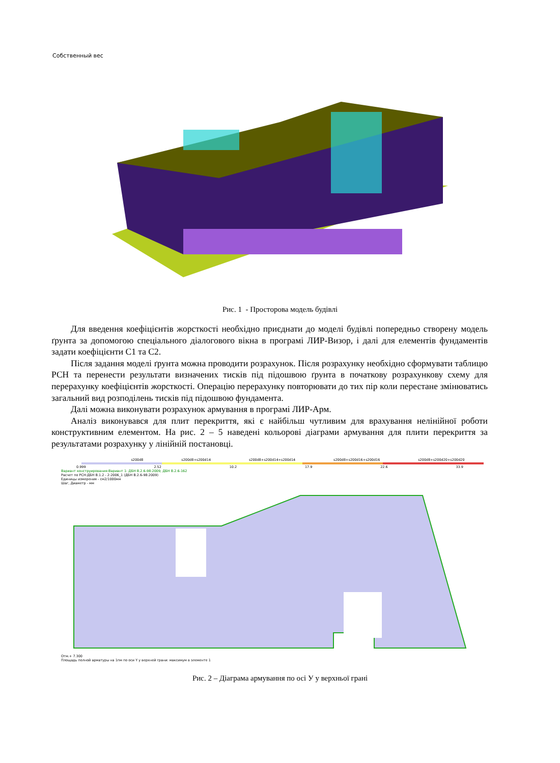Собственный вес
Рис. 1 - Просторова модель будівлі
Для введення коефіцієнтів жорсткості необхідно приєднати до моделі будівлі попередньо створену модель ґрунта за допомогою спеціального діалогового вікна в програмі ЛИР-Визор, і далі для елементів фундаментів задати коефіцієнти С1 та С2.
Після задання моделі ґрунта можна проводити розрахунок. Після розрахунку необхідно сформувати таблицю РСН та перенести результати визначених тисків під підошвою ґрунта в початкову розрахункову схему для перерахунку коефіцієнтів жорсткості. Операцію перерахунку повторювати до тих пір коли перестане змінюватись загальний вид розподілень тисків під підошвою фундамента.
Далі можна виконувати розрахунок армування в програмі ЛИР-Арм.
Аналіз виконувався для плит перекриття, які є найбільш чутливим для врахування нелінійної роботи конструктивним елементом. На рис. 2 – 5 наведені кольорові діаграми армування для плити перекриття за результатами розрахунку у лінійній постановці.
s200d8 s200d8+s200d14 s200d8+s200d14+s200d14 s200d8+s200d16+s200d16 s200d8+s200d20+s200d20
0.999 2.52 10.2 17.9 22.6 33.9
Вариант конструирования:Вариант 1: ДБН В.2.6-98:2009, ДБН В.2.6-162
Расчет по РСН:ДБН В.1.2 - 2:2006_1 (ДБН В.2.6-98:2009)
Единицы измерения - см2/1000мм
Шаг, Диаметр - мм
Отм.+ 7.300
Площадь полной арматуры на 1пм по оси Y у верхней грани: максимум в элементе 1
Рис. 2 – Діаграма армування по осі У у верхньої грані